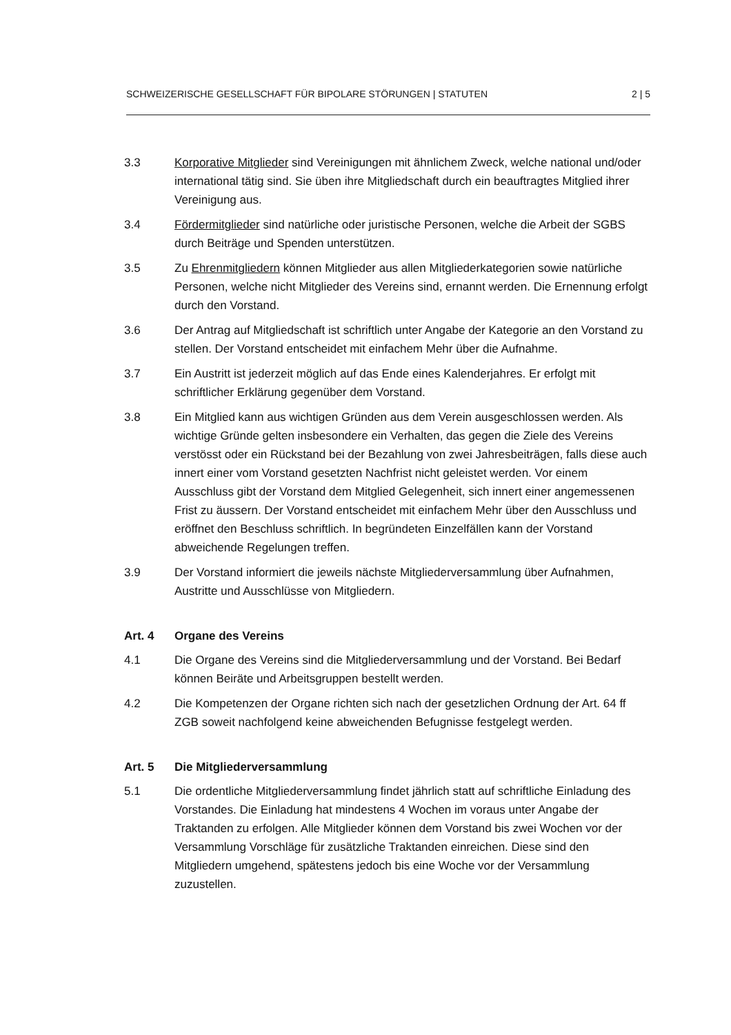SCHWEIZERISCHE GESELLSCHAFT FÜR BIPOLARE STÖRUNGEN | STATUTEN 2 | 5
3.3 Korporative Mitglieder sind Vereinigungen mit ähnlichem Zweck, welche national und/oder international tätig sind. Sie üben ihre Mitgliedschaft durch ein beauftragtes Mitglied ihrer Vereinigung aus.
3.4 Fördermitglieder sind natürliche oder juristische Personen, welche die Arbeit der SGBS durch Beiträge und Spenden unterstützen.
3.5 Zu Ehrenmitgliedern können Mitglieder aus allen Mitgliederkategorien sowie natürliche Personen, welche nicht Mitglieder des Vereins sind, ernannt werden. Die Ernennung erfolgt durch den Vorstand.
3.6 Der Antrag auf Mitgliedschaft ist schriftlich unter Angabe der Kategorie an den Vorstand zu stellen. Der Vorstand entscheidet mit einfachem Mehr über die Aufnahme.
3.7 Ein Austritt ist jederzeit möglich auf das Ende eines Kalenderjahres. Er erfolgt mit schriftlicher Erklärung gegenüber dem Vorstand.
3.8 Ein Mitglied kann aus wichtigen Gründen aus dem Verein ausgeschlossen werden. Als wichtige Gründe gelten insbesondere ein Verhalten, das gegen die Ziele des Vereins verstösst oder ein Rückstand bei der Bezahlung von zwei Jahresbeiträgen, falls diese auch innert einer vom Vorstand gesetzten Nachfrist nicht geleistet werden. Vor einem Ausschluss gibt der Vorstand dem Mitglied Gelegenheit, sich innert einer angemessenen Frist zu äussern. Der Vorstand entscheidet mit einfachem Mehr über den Ausschluss und eröffnet den Beschluss schriftlich. In begründeten Einzelfällen kann der Vorstand abweichende Regelungen treffen.
3.9 Der Vorstand informiert die jeweils nächste Mitgliederversammlung über Aufnahmen, Austritte und Ausschlüsse von Mitgliedern.
Art. 4 Organe des Vereins
4.1 Die Organe des Vereins sind die Mitgliederversammlung und der Vorstand. Bei Bedarf können Beiräte und Arbeitsgruppen bestellt werden.
4.2 Die Kompetenzen der Organe richten sich nach der gesetzlichen Ordnung der Art. 64 ff ZGB soweit nachfolgend keine abweichenden Befugnisse festgelegt werden.
Art. 5 Die Mitgliederversammlung
5.1 Die ordentliche Mitgliederversammlung findet jährlich statt auf schriftliche Einladung des Vorstandes. Die Einladung hat mindestens 4 Wochen im voraus unter Angabe der Traktanden zu erfolgen. Alle Mitglieder können dem Vorstand bis zwei Wochen vor der Versammlung Vorschläge für zusätzliche Traktanden einreichen. Diese sind den Mitgliedern umgehend, spätestens jedoch bis eine Woche vor der Versammlung zuzustellen.